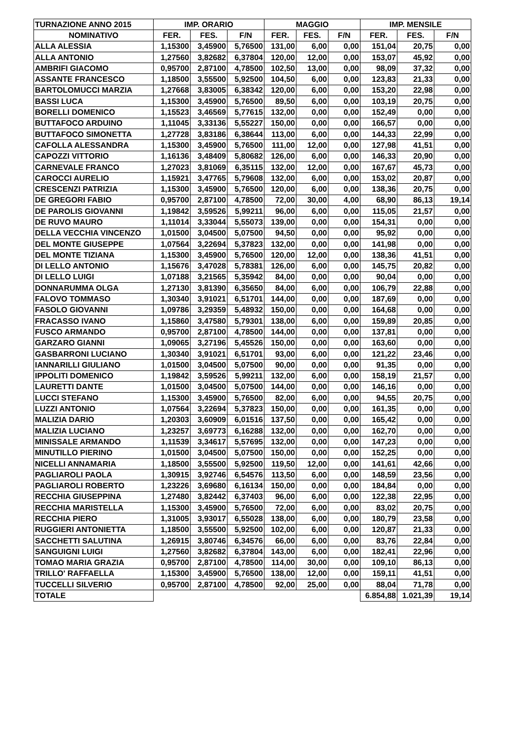| TURNAZIONE ANNO 2015 | IMP. ORARIO | | | MAGGIO | | | IMP. MENSILE | | |
| --- | --- | --- | --- | --- | --- | --- | --- | --- | --- |
| NOMINATIVO | FER. | FES. | F/N | FER. | FES. | F/N | FER. | FES. | F/N |
| ALLA ALESSIA | 1,15300 | 3,45900 | 5,76500 | 131,00 | 6,00 | 0,00 | 151,04 | 20,75 | 0,00 |
| ALLA ANTONIO | 1,27560 | 3,82682 | 6,37804 | 120,00 | 12,00 | 0,00 | 153,07 | 45,92 | 0,00 |
| AMBRIFI GIACOMO | 0,95700 | 2,87100 | 4,78500 | 102,50 | 13,00 | 0,00 | 98,09 | 37,32 | 0,00 |
| ASSANTE FRANCESCO | 1,18500 | 3,55500 | 5,92500 | 104,50 | 6,00 | 0,00 | 123,83 | 21,33 | 0,00 |
| BARTOLOMUCCI MARZIA | 1,27668 | 3,83005 | 6,38342 | 120,00 | 6,00 | 0,00 | 153,20 | 22,98 | 0,00 |
| BASSI LUCA | 1,15300 | 3,45900 | 5,76500 | 89,50 | 6,00 | 0,00 | 103,19 | 20,75 | 0,00 |
| BORELLI DOMENICO | 1,15523 | 3,46569 | 5,77615 | 132,00 | 0,00 | 0,00 | 152,49 | 0,00 | 0,00 |
| BUTTAFOCO ARDUINO | 1,11045 | 3,33136 | 5,55227 | 150,00 | 0,00 | 0,00 | 166,57 | 0,00 | 0,00 |
| BUTTAFOCO SIMONETTA | 1,27728 | 3,83186 | 6,38644 | 113,00 | 6,00 | 0,00 | 144,33 | 22,99 | 0,00 |
| CAFOLLA ALESSANDRA | 1,15300 | 3,45900 | 5,76500 | 111,00 | 12,00 | 0,00 | 127,98 | 41,51 | 0,00 |
| CAPOZZI VITTORIO | 1,16136 | 3,48409 | 5,80682 | 126,00 | 6,00 | 0,00 | 146,33 | 20,90 | 0,00 |
| CARNEVALE FRANCO | 1,27023 | 3,81069 | 6,35115 | 132,00 | 12,00 | 0,00 | 167,67 | 45,73 | 0,00 |
| CAROCCI AURELIO | 1,15921 | 3,47765 | 5,79608 | 132,00 | 6,00 | 0,00 | 153,02 | 20,87 | 0,00 |
| CRESCENZI PATRIZIA | 1,15300 | 3,45900 | 5,76500 | 120,00 | 6,00 | 0,00 | 138,36 | 20,75 | 0,00 |
| DE GREGORI FABIO | 0,95700 | 2,87100 | 4,78500 | 72,00 | 30,00 | 4,00 | 68,90 | 86,13 | 19,14 |
| DE PAROLIS GIOVANNI | 1,19842 | 3,59526 | 5,99211 | 96,00 | 6,00 | 0,00 | 115,05 | 21,57 | 0,00 |
| DE RUVO MAURO | 1,11014 | 3,33044 | 5,55073 | 139,00 | 0,00 | 0,00 | 154,31 | 0,00 | 0,00 |
| DELLA VECCHIA VINCENZO | 1,01500 | 3,04500 | 5,07500 | 94,50 | 0,00 | 0,00 | 95,92 | 0,00 | 0,00 |
| DEL MONTE GIUSEPPE | 1,07564 | 3,22694 | 5,37823 | 132,00 | 0,00 | 0,00 | 141,98 | 0,00 | 0,00 |
| DEL MONTE TIZIANA | 1,15300 | 3,45900 | 5,76500 | 120,00 | 12,00 | 0,00 | 138,36 | 41,51 | 0,00 |
| DI LELLO ANTONIO | 1,15676 | 3,47028 | 5,78381 | 126,00 | 6,00 | 0,00 | 145,75 | 20,82 | 0,00 |
| DI LELLO LUIGI | 1,07188 | 3,21565 | 5,35942 | 84,00 | 0,00 | 0,00 | 90,04 | 0,00 | 0,00 |
| DONNARUMMA OLGA | 1,27130 | 3,81390 | 6,35650 | 84,00 | 6,00 | 0,00 | 106,79 | 22,88 | 0,00 |
| FALOVO TOMMASO | 1,30340 | 3,91021 | 6,51701 | 144,00 | 0,00 | 0,00 | 187,69 | 0,00 | 0,00 |
| FASOLO GIOVANNI | 1,09786 | 3,29359 | 5,48932 | 150,00 | 0,00 | 0,00 | 164,68 | 0,00 | 0,00 |
| FRACASSO IVANO | 1,15860 | 3,47580 | 5,79301 | 138,00 | 6,00 | 0,00 | 159,89 | 20,85 | 0,00 |
| FUSCO ARMANDO | 0,95700 | 2,87100 | 4,78500 | 144,00 | 0,00 | 0,00 | 137,81 | 0,00 | 0,00 |
| GARZARO GIANNI | 1,09065 | 3,27196 | 5,45526 | 150,00 | 0,00 | 0,00 | 163,60 | 0,00 | 0,00 |
| GASBARRONI LUCIANO | 1,30340 | 3,91021 | 6,51701 | 93,00 | 6,00 | 0,00 | 121,22 | 23,46 | 0,00 |
| IANNARILLI GIULIANO | 1,01500 | 3,04500 | 5,07500 | 90,00 | 0,00 | 0,00 | 91,35 | 0,00 | 0,00 |
| IPPOLITI DOMENICO | 1,19842 | 3,59526 | 5,99211 | 132,00 | 6,00 | 0,00 | 158,19 | 21,57 | 0,00 |
| LAURETTI DANTE | 1,01500 | 3,04500 | 5,07500 | 144,00 | 0,00 | 0,00 | 146,16 | 0,00 | 0,00 |
| LUCCI STEFANO | 1,15300 | 3,45900 | 5,76500 | 82,00 | 6,00 | 0,00 | 94,55 | 20,75 | 0,00 |
| LUZZI ANTONIO | 1,07564 | 3,22694 | 5,37823 | 150,00 | 0,00 | 0,00 | 161,35 | 0,00 | 0,00 |
| MALIZIA DARIO | 1,20303 | 3,60909 | 6,01516 | 137,50 | 0,00 | 0,00 | 165,42 | 0,00 | 0,00 |
| MALIZIA LUCIANO | 1,23257 | 3,69773 | 6,16288 | 132,00 | 0,00 | 0,00 | 162,70 | 0,00 | 0,00 |
| MINISSALE ARMANDO | 1,11539 | 3,34617 | 5,57695 | 132,00 | 0,00 | 0,00 | 147,23 | 0,00 | 0,00 |
| MINUTILLO PIERINO | 1,01500 | 3,04500 | 5,07500 | 150,00 | 0,00 | 0,00 | 152,25 | 0,00 | 0,00 |
| NICELLI ANNAMARIA | 1,18500 | 3,55500 | 5,92500 | 119,50 | 12,00 | 0,00 | 141,61 | 42,66 | 0,00 |
| PAGLIAROLI PAOLA | 1,30915 | 3,92746 | 6,54576 | 113,50 | 6,00 | 0,00 | 148,59 | 23,56 | 0,00 |
| PAGLIAROLI ROBERTO | 1,23226 | 3,69680 | 6,16134 | 150,00 | 0,00 | 0,00 | 184,84 | 0,00 | 0,00 |
| RECCHIA GIUSEPPINA | 1,27480 | 3,82442 | 6,37403 | 96,00 | 6,00 | 0,00 | 122,38 | 22,95 | 0,00 |
| RECCHIA MARISTELLA | 1,15300 | 3,45900 | 5,76500 | 72,00 | 6,00 | 0,00 | 83,02 | 20,75 | 0,00 |
| RECCHIA PIERO | 1,31005 | 3,93017 | 6,55028 | 138,00 | 6,00 | 0,00 | 180,79 | 23,58 | 0,00 |
| RUGGIERI ANTONIETTA | 1,18500 | 3,55500 | 5,92500 | 102,00 | 6,00 | 0,00 | 120,87 | 21,33 | 0,00 |
| SACCHETTI SALUTINA | 1,26915 | 3,80746 | 6,34576 | 66,00 | 6,00 | 0,00 | 83,76 | 22,84 | 0,00 |
| SANGUIGNI LUIGI | 1,27560 | 3,82682 | 6,37804 | 143,00 | 6,00 | 0,00 | 182,41 | 22,96 | 0,00 |
| TOMAO MARIA GRAZIA | 0,95700 | 2,87100 | 4,78500 | 114,00 | 30,00 | 0,00 | 109,10 | 86,13 | 0,00 |
| TRILLO' RAFFAELLA | 1,15300 | 3,45900 | 5,76500 | 138,00 | 12,00 | 0,00 | 159,11 | 41,51 | 0,00 |
| TUCCELLI SILVERIO | 0,95700 | 2,87100 | 4,78500 | 92,00 | 25,00 | 0,00 | 88,04 | 71,78 | 0,00 |
| TOTALE | | | | | | | 6.854,88 | 1.021,39 | 19,14 |